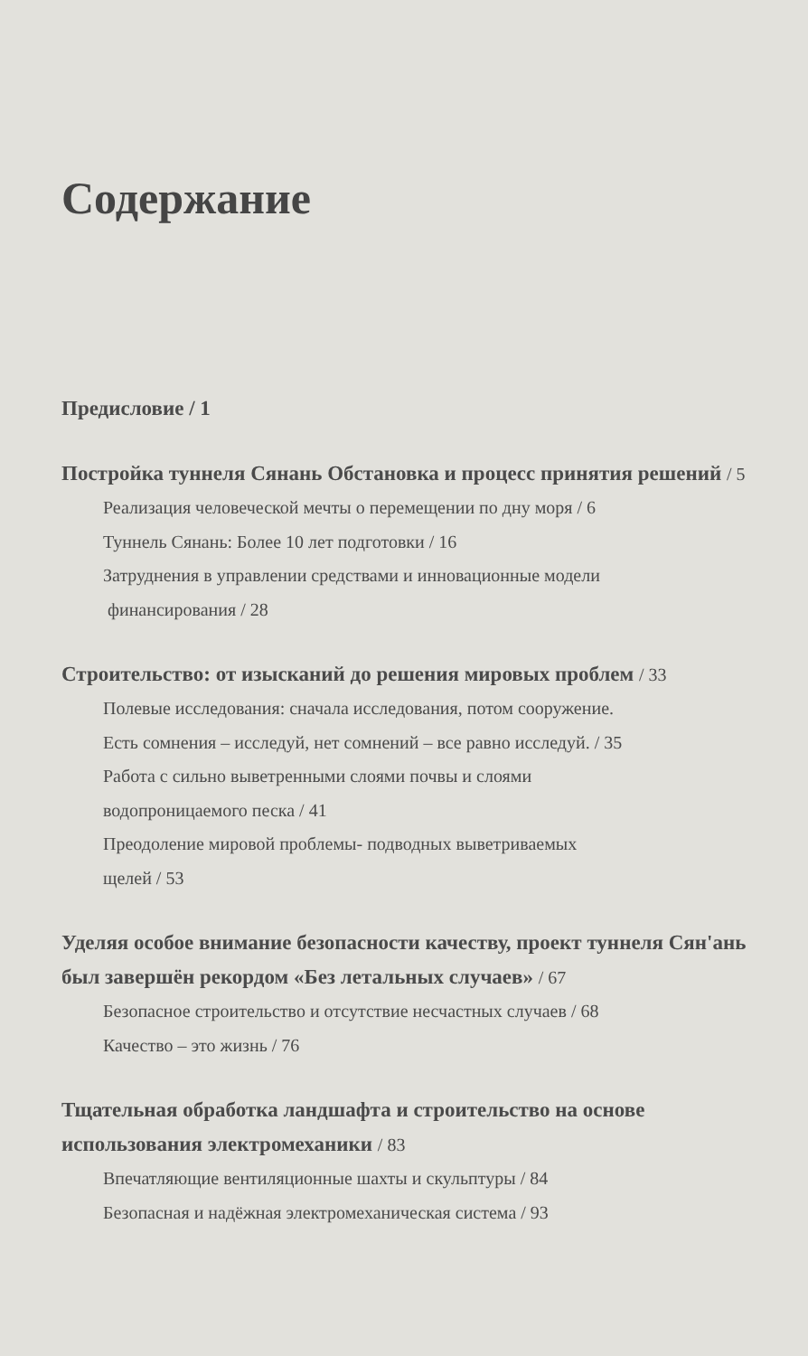Содержание
Предисловие / 1
Постройка туннеля Сянань Обстановка и процесс принятия решений / 5
Реализация человеческой мечты о перемещении по дну моря / 6
Туннель Сянань: Более 10 лет подготовки / 16
Затруднения в управлении средствами и инновационные модели
финансирования / 28
Строительство: от изысканий до решения мировых проблем / 33
Полевые исследования: сначала исследования, потом сооружение.
Есть сомнения – исследуй, нет сомнений – все равно исследуй. / 35
Работа с сильно выветренными слоями почвы и слоями
водопроницаемого песка / 41
Преодоление мировой проблемы- подводных выветриваемых
щелей / 53
Уделяя особое внимание безопасности качеству, проект туннеля Сян'ань был завершён рекордом «Без летальных случаев» / 67
Безопасное строительство и отсутствие несчастных случаев / 68
Качество – это жизнь / 76
Тщательная обработка ландшафта и строительство на основе использования электромеханики / 83
Впечатляющие вентиляционные шахты и скульптуры / 84
Безопасная и надёжная электромеханическая система / 93